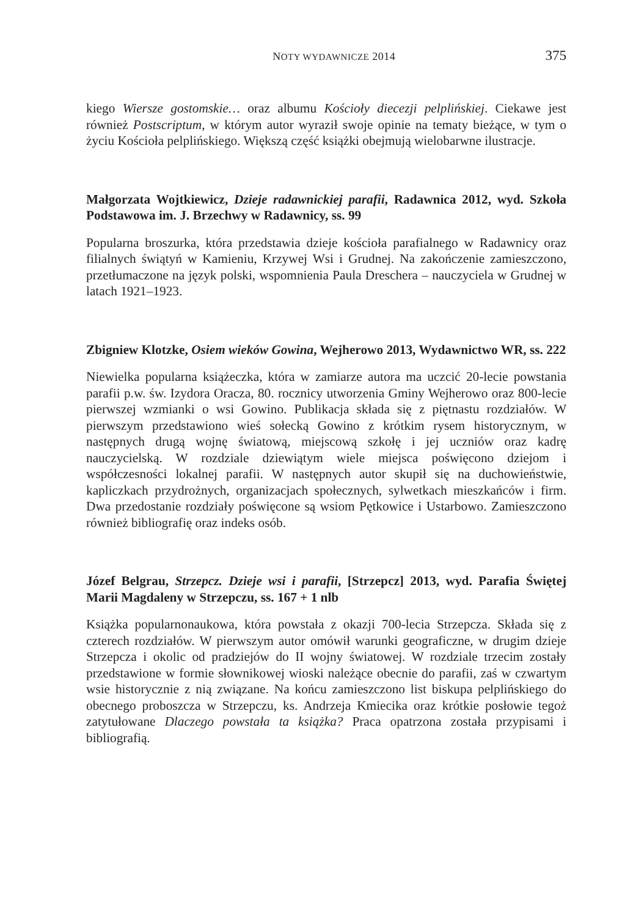NOTY WYDAWNICZE 2014 375
kiego Wiersze gostomskie… oraz albumu Kościoły diecezji pelplińskiej. Ciekawe jest również Postscriptum, w którym autor wyraził swoje opinie na tematy bieżące, w tym o życiu Kościoła pelplińskiego. Większą część książki obejmują wielobarwne ilustracje.
Małgorzata Wojtkiewicz, Dzieje radawnickiej parafii, Radawnica 2012, wyd. Szkoła Podstawowa im. J. Brzechwy w Radawnicy, ss. 99
Popularna broszurka, która przedstawia dzieje kościoła parafialnego w Radawnicy oraz filialnych świątyń w Kamieniu, Krzywej Wsi i Grudnej. Na zakończenie zamieszczono, przetłumaczone na język polski, wspomnienia Paula Dreschera – nauczyciela w Grudnej w latach 1921–1923.
Zbigniew Klotzke, Osiem wieków Gowina, Wejherowo 2013, Wydawnictwo WR, ss. 222
Niewielka popularna książeczka, która w zamiarze autora ma uczcić 20-lecie powstania parafii p.w. św. Izydora Oracza, 80. rocznicy utworzenia Gminy Wejherowo oraz 800-lecie pierwszej wzmianki o wsi Gowino. Publikacja składa się z piętnastu rozdziałów. W pierwszym przedstawiono wieś sołecką Gowino z krótkim rysem historycznym, w następnych drugą wojnę światową, miejscową szkołę i jej uczniów oraz kadrę nauczycielską. W rozdziale dziewiątym wiele miejsca poświęcono dziejom i współczesności lokalnej parafii. W następnych autor skupił się na duchowieństwie, kapliczkach przydrożnych, organizacjach społecznych, sylwetkach mieszkańców i firm. Dwa przedostanie rozdziały poświęcone są wsiom Pętkowice i Ustarbowo. Zamieszczono również bibliografię oraz indeks osób.
Józef Belgrau, Strzepcz. Dzieje wsi i parafii, [Strzepcz] 2013, wyd. Parafia Świętej Marii Magdaleny w Strzepczu, ss. 167 + 1 nlb
Książka popularnonaukowa, która powstała z okazji 700-lecia Strzepcza. Składa się z czterech rozdziałów. W pierwszym autor omówił warunki geograficzne, w drugim dzieje Strzepcza i okolic od pradziejów do II wojny światowej. W rozdziale trzecim zostały przedstawione w formie słownikowej wioski należące obecnie do parafii, zaś w czwartym wsie historycznie z nią związane. Na końcu zamieszczono list biskupa pelplińskiego do obecnego proboszcza w Strzepczu, ks. Andrzeja Kmiecika oraz krótkie posłowie tegoż zatytułowane Dlaczego powstała ta książka? Praca opatrzona została przypisami i bibliografią.